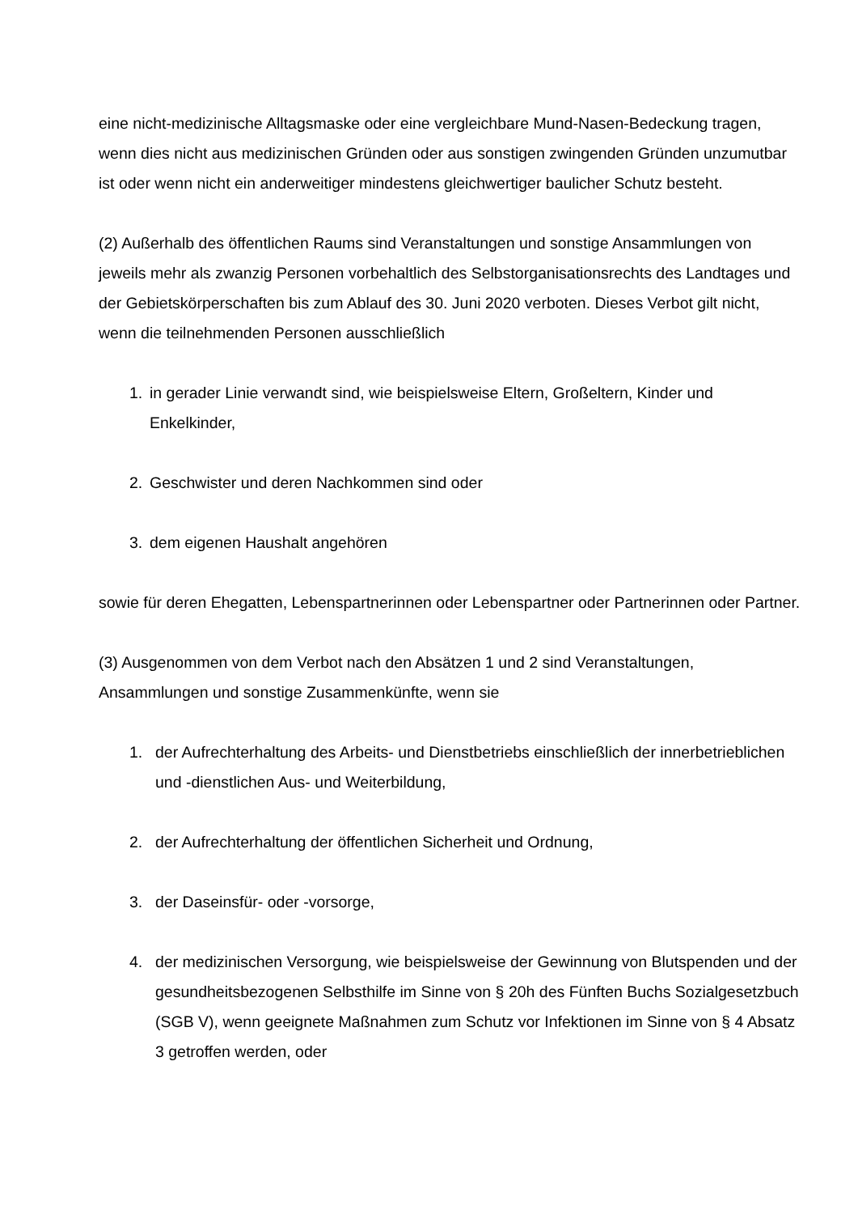eine nicht-medizinische Alltagsmaske oder eine vergleichbare Mund-Nasen-Bedeckung tragen, wenn dies nicht aus medizinischen Gründen oder aus sonstigen zwingenden Gründen unzumutbar ist oder wenn nicht ein anderweitiger mindestens gleichwertiger baulicher Schutz besteht.
(2) Außerhalb des öffentlichen Raums sind Veranstaltungen und sonstige Ansammlungen von jeweils mehr als zwanzig Personen vorbehaltlich des Selbstorganisationsrechts des Landtages und der Gebietskörperschaften bis zum Ablauf des 30. Juni 2020 verboten. Dieses Verbot gilt nicht, wenn die teilnehmenden Personen ausschließlich
1. in gerader Linie verwandt sind, wie beispielsweise Eltern, Großeltern, Kinder und Enkelkinder,
2. Geschwister und deren Nachkommen sind oder
3. dem eigenen Haushalt angehören
sowie für deren Ehegatten, Lebenspartnerinnen oder Lebenspartner oder Partnerinnen oder Partner.
(3) Ausgenommen von dem Verbot nach den Absätzen 1 und 2 sind Veranstaltungen, Ansammlungen und sonstige Zusammenkünfte, wenn sie
1. der Aufrechterhaltung des Arbeits- und Dienstbetriebs einschließlich der innerbetrieblichen und -dienstlichen Aus- und Weiterbildung,
2. der Aufrechterhaltung der öffentlichen Sicherheit und Ordnung,
3. der Daseinsfür- oder -vorsorge,
4. der medizinischen Versorgung, wie beispielsweise der Gewinnung von Blutspenden und der gesundheitsbezogenen Selbsthilfe im Sinne von § 20h des Fünften Buchs Sozialgesetzbuch (SGB V), wenn geeignete Maßnahmen zum Schutz vor Infektionen im Sinne von § 4 Absatz 3 getroffen werden, oder